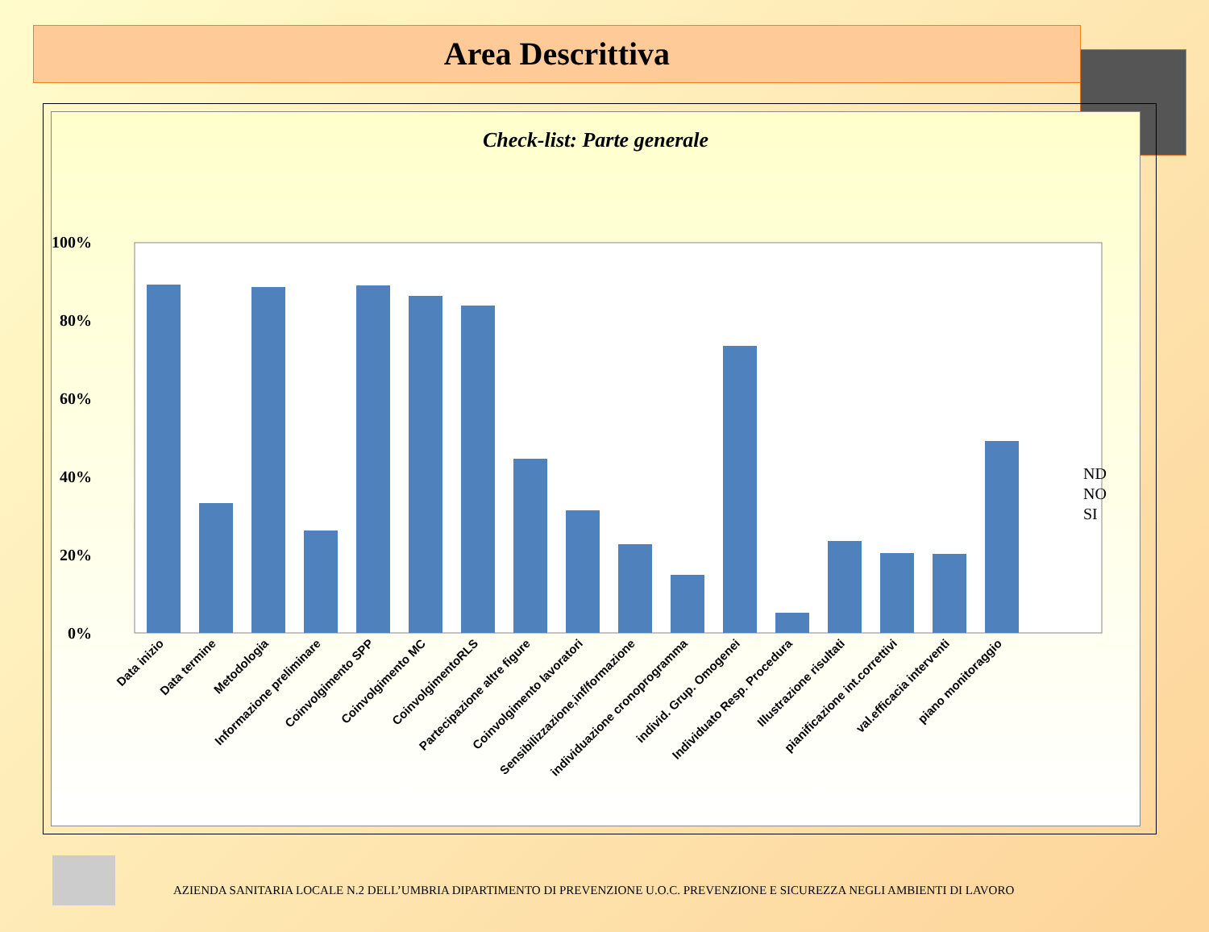Area Descrittiva
Check-list: Parte generale
100%
80%
60%
40%
20%
0%
ND
NO
SI
Data inizio
Data termine
Metodologia
Informazione preliminare
Coinvolgimento SPP
Coinvolgimento MC
CoinvolgimentoRLS
Partecipazione altre figure
Coinvolgimento lavoratori
Sensibilizzazione,inf/formazione
individuazione cronoprogramma
individ. Grup. Omogenei
Individuato Resp. Procedura
Illustrazione risultati
pianificazione int.correttivi
val.efficacia interventi
piano monitoraggio
AZIENDA SANITARIA LOCALE N.2 DELL’UMBRIA DIPARTIMENTO DI PREVENZIONE U.O.C. PREVENZIONE E SICUREZZA NEGLI AMBIENTI DI LAVORO